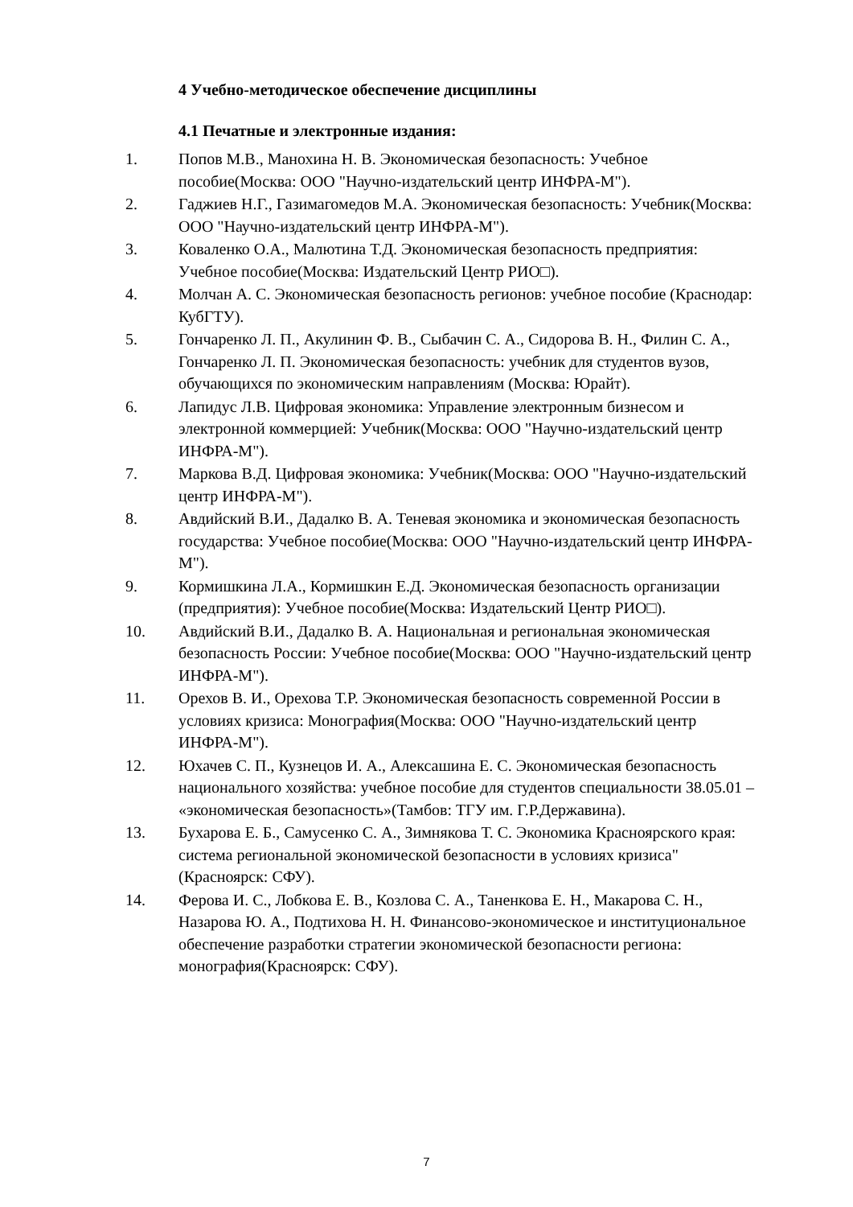4 Учебно-методическое обеспечение дисциплины
4.1 Печатные и электронные издания:
1. Попов М.В., Манохина Н. В. Экономическая безопасность: Учебное пособие(Москва: ООО "Научно-издательский центр ИНФРА-М").
2. Гаджиев Н.Г., Газимагомедов М.А. Экономическая безопасность: Учебник(Москва: ООО "Научно-издательский центр ИНФРА-М").
3. Коваленко О.А., Малютина Т.Д. Экономическая безопасность предприятия: Учебное пособие(Москва: Издательский Центр РИО□).
4. Молчан А. С. Экономическая безопасность регионов: учебное пособие (Краснодар: КубГТУ).
5. Гончаренко Л. П., Акулинин Ф. В., Сыбачин С. А., Сидорова В. Н., Филин С. А., Гончаренко Л. П. Экономическая безопасность: учебник для студентов вузов, обучающихся по экономическим направлениям (Москва: Юрайт).
6. Лапидус Л.В. Цифровая экономика: Управление электронным бизнесом и электронной коммерцией: Учебник(Москва: ООО "Научно-издательский центр ИНФРА-М").
7. Маркова В.Д. Цифровая экономика: Учебник(Москва: ООО "Научно-издательский центр ИНФРА-М").
8. Авдийский В.И., Дадалко В. А. Теневая экономика и экономическая безопасность государства: Учебное пособие(Москва: ООО "Научно-издательский центр ИНФРА-М").
9. Кормишкина Л.А., Кормишкин Е.Д. Экономическая безопасность организации (предприятия): Учебное пособие(Москва: Издательский Центр РИО□).
10. Авдийский В.И., Дадалко В. А. Национальная и региональная экономическая безопасность России: Учебное пособие(Москва: ООО "Научно-издательский центр ИНФРА-М").
11. Орехов В. И., Орехова Т.Р. Экономическая безопасность современной России в условиях кризиса: Монография(Москва: ООО "Научно-издательский центр ИНФРА-М").
12. Юхачев С. П., Кузнецов И. А., Алексашина Е. С. Экономическая безопасность национального хозяйства: учебное пособие для студентов специальности 38.05.01 – «экономическая безопасность»(Тамбов: ТГУ им. Г.Р.Державина).
13. Бухарова Е. Б., Самусенко С. А., Зимнякова Т. С. Экономика Красноярского края: система региональной экономической безопасности в условиях кризиса"(Красноярск: СФУ).
14. Ферова И. С., Лобкова Е. В., Козлова С. А., Таненкова Е. Н., Макарова С. Н., Назарова Ю. А., Подтихова Н. Н. Финансово-экономическое и институциональное обеспечение разработки стратегии экономической безопасности региона: монография(Красноярск: СФУ).
7